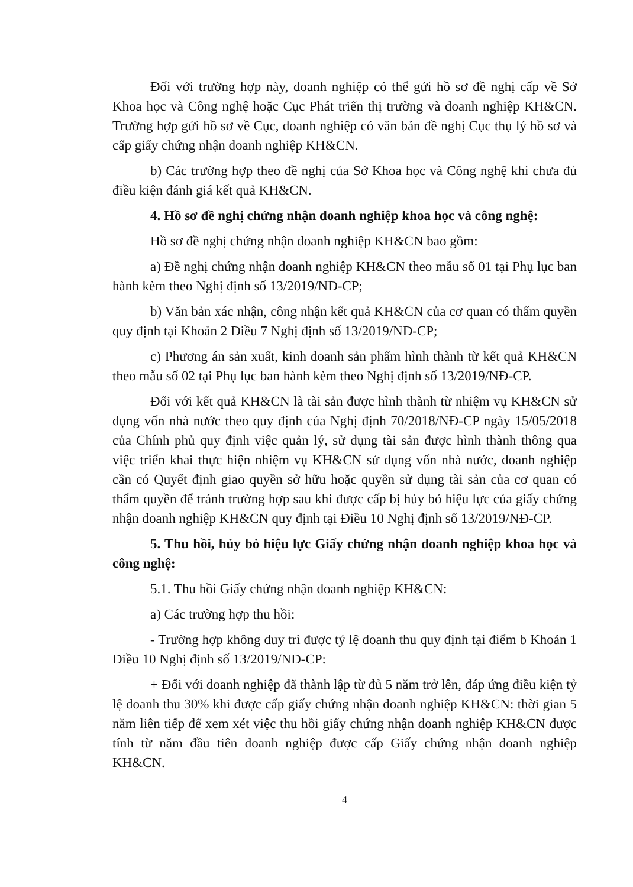Đối với trường hợp này, doanh nghiệp có thể gửi hồ sơ đề nghị cấp về Sở Khoa học và Công nghệ hoặc Cục Phát triển thị trường và doanh nghiệp KH&CN. Trường hợp gửi hồ sơ về Cục, doanh nghiệp có văn bản đề nghị Cục thụ lý hồ sơ và cấp giấy chứng nhận doanh nghiệp KH&CN.
b) Các trường hợp theo đề nghị của Sở Khoa học và Công nghệ khi chưa đủ điều kiện đánh giá kết quả KH&CN.
4. Hồ sơ đề nghị chứng nhận doanh nghiệp khoa học và công nghệ:
Hồ sơ đề nghị chứng nhận doanh nghiệp KH&CN bao gồm:
a) Đề nghị chứng nhận doanh nghiệp KH&CN theo mẫu số 01 tại Phụ lục ban hành kèm theo Nghị định số 13/2019/NĐ-CP;
b) Văn bản xác nhận, công nhận kết quả KH&CN của cơ quan có thẩm quyền quy định tại Khoản 2 Điều 7 Nghị định số 13/2019/NĐ-CP;
c) Phương án sản xuất, kinh doanh sản phẩm hình thành từ kết quả KH&CN theo mẫu số 02 tại Phụ lục ban hành kèm theo Nghị định số 13/2019/NĐ-CP.
Đối với kết quả KH&CN là tài sản được hình thành từ nhiệm vụ KH&CN sử dụng vốn nhà nước theo quy định của Nghị định 70/2018/NĐ-CP ngày 15/05/2018 của Chính phủ quy định việc quản lý, sử dụng tài sản được hình thành thông qua việc triển khai thực hiện nhiệm vụ KH&CN sử dụng vốn nhà nước, doanh nghiệp cần có Quyết định giao quyền sở hữu hoặc quyền sử dụng tài sản của cơ quan có thẩm quyền để tránh trường hợp sau khi được cấp bị hủy bỏ hiệu lực của giấy chứng nhận doanh nghiệp KH&CN quy định tại Điều 10 Nghị định số 13/2019/NĐ-CP.
5. Thu hồi, hủy bỏ hiệu lực Giấy chứng nhận doanh nghiệp khoa học và công nghệ:
5.1. Thu hồi Giấy chứng nhận doanh nghiệp KH&CN:
a) Các trường hợp thu hồi:
- Trường hợp không duy trì được tỷ lệ doanh thu quy định tại điểm b Khoản 1 Điều 10 Nghị định số 13/2019/NĐ-CP:
+ Đối với doanh nghiệp đã thành lập từ đủ 5 năm trở lên, đáp ứng điều kiện tỷ lệ doanh thu 30% khi được cấp giấy chứng nhận doanh nghiệp KH&CN: thời gian 5 năm liên tiếp để xem xét việc thu hồi giấy chứng nhận doanh nghiệp KH&CN được tính từ năm đầu tiên doanh nghiệp được cấp Giấy chứng nhận doanh nghiệp KH&CN.
4